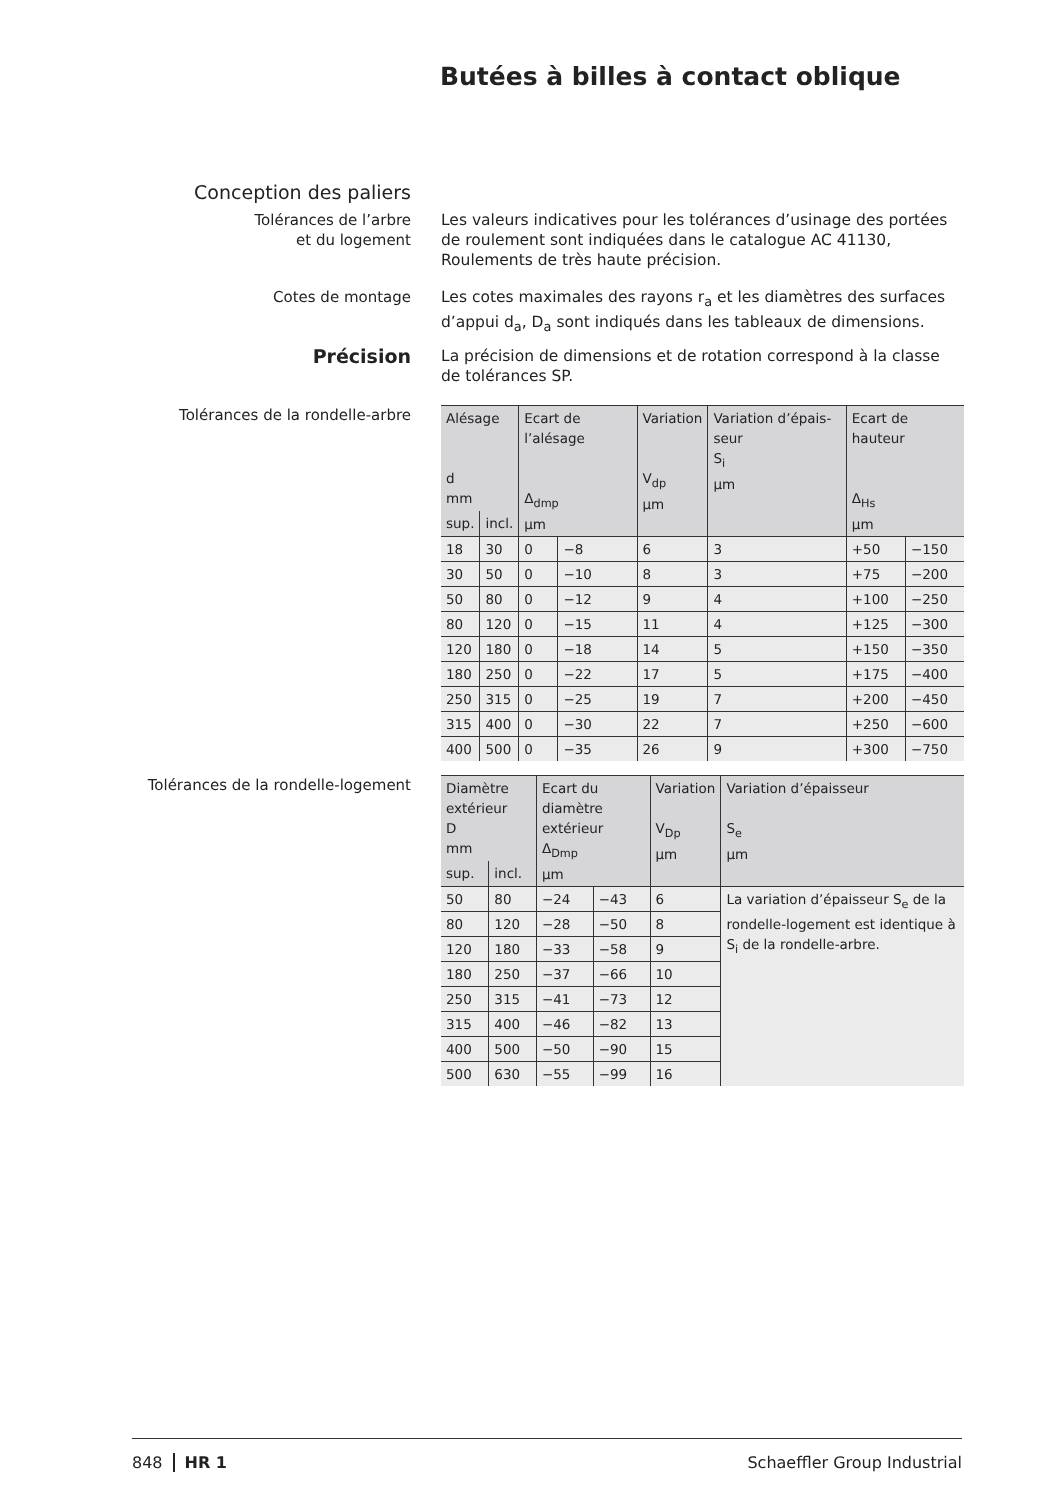Butées à billes à contact oblique
Conception des paliers
Tolérances de l’arbre
et du logement
Les valeurs indicatives pour les tolérances d’usinage des portées de roulement sont indiquées dans le catalogue AC 41130, Roulements de très haute précision.
Cotes de montage Les cotes maximales des rayons r<sub>a</sub> et les diamètres des surfaces d’appui d<sub>a</sub>, D<sub>a</sub> sont indiqués dans les tableaux de dimensions.
Précision
La précision de dimensions et de rotation correspond à la classe de tolérances SP.
Tolérances de la rondelle-arbre
| Alésage d mm | | Ecart de l’alésage Δ<sub>dmp</sub> µm | | Variation V<sub>dp</sub> µm | Variation d’épais-seur S<sub>i</sub> µm | Ecart de hauteur Δ<sub>Hs</sub> µm | |
| --- | --- | --- | --- | --- | --- | --- | --- |
| sup. | incl. | | | | | | |
| 18 | 30 | 0 | −8 | 6 | 3 | +50 | −150 |
| 30 | 50 | 0 | −10 | 8 | 3 | +75 | −200 |
| 50 | 80 | 0 | −12 | 9 | 4 | +100 | −250 |
| 80 | 120 | 0 | −15 | 11 | 4 | +125 | −300 |
| 120 | 180 | 0 | −18 | 14 | 5 | +150 | −350 |
| 180 | 250 | 0 | −22 | 17 | 5 | +175 | −400 |
| 250 | 315 | 0 | −25 | 19 | 7 | +200 | −450 |
| 315 | 400 | 0 | −30 | 22 | 7 | +250 | −600 |
| 400 | 500 | 0 | −35 | 26 | 9 | +300 | −750 |
Tolérances de la rondelle-logement
| Diamètre extérieur D mm | | Ecart du diamètre extérieur Δ<sub>Dmp</sub> µm | | Variation V<sub>Dp</sub> µm | Variation d’épaisseur S<sub>e</sub> µm |
| --- | --- | --- | --- | --- | --- |
| sup. | incl. | | | | |
| 50 | 80 | −24 | −43 | 6 | La variation d’épaisseur S<sub>e</sub> de la rondelle-logement est identique à S<sub>i</sub> de la rondelle-arbre. |
| 80 | 120 | −28 | −50 | 8 | |
| 120 | 180 | −33 | −58 | 9 | |
| 180 | 250 | −37 | −66 | 10 | |
| 250 | 315 | −41 | −73 | 12 | |
| 315 | 400 | −46 | −82 | 13 | |
| 400 | 500 | −50 | −90 | 15 | |
| 500 | 630 | −55 | −99 | 16 | |
848 HR 1 Schaeffler Group Industrial